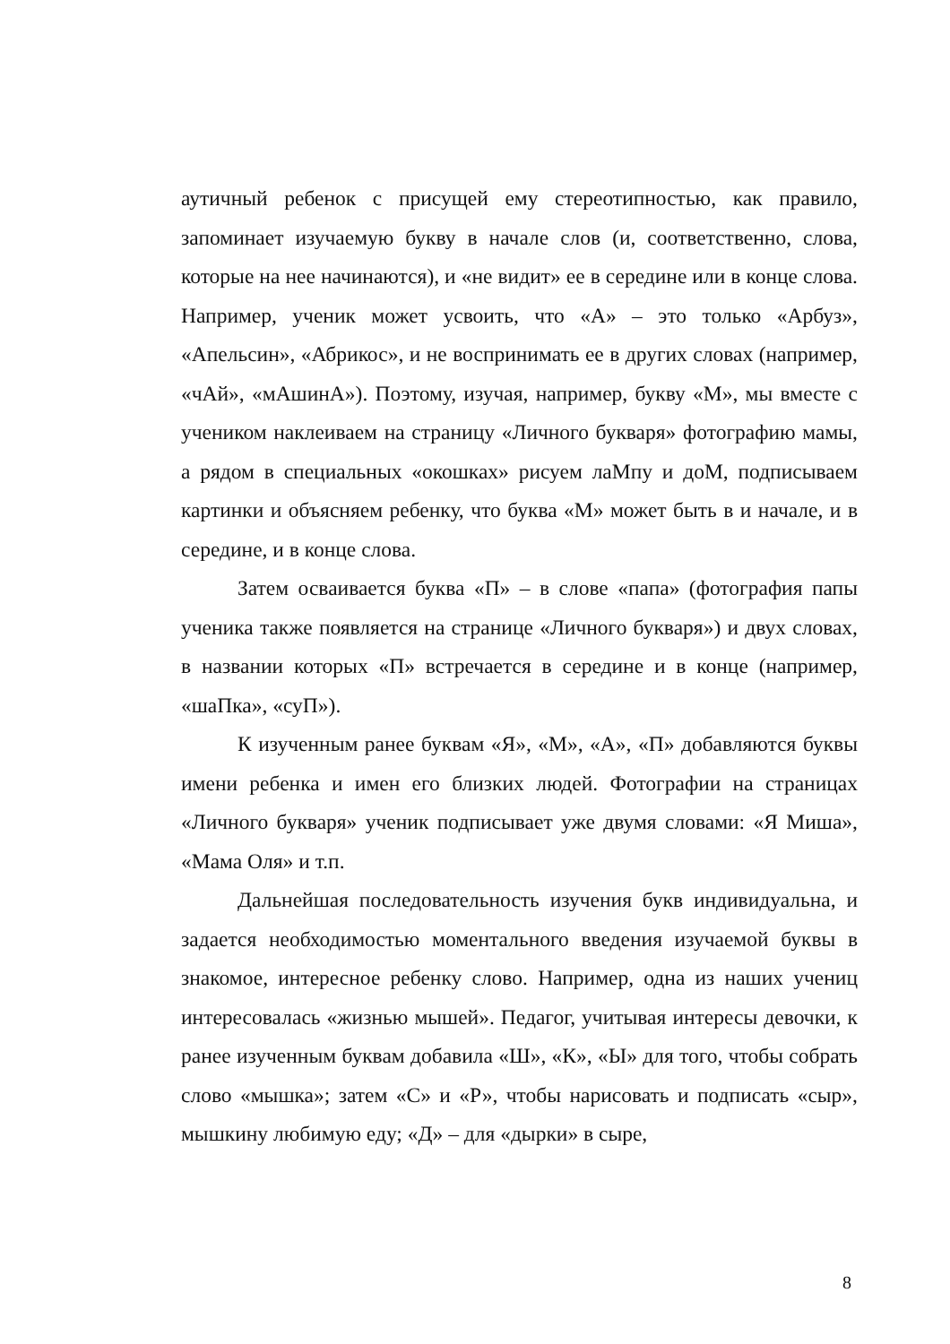аутичный ребенок с присущей ему стереотипностью, как правило, запоминает изучаемую букву в начале слов (и, соответственно, слова, которые на нее начинаются), и «не видит» ее в середине или в конце слова. Например, ученик может усвоить, что «А» – это только «Арбуз», «Апельсин», «Абрикос», и не воспринимать ее в других словах (например, «чАй», «мАшинА»). Поэтому, изучая, например, букву «М», мы вместе с учеником наклеиваем на страницу «Личного букваря» фотографию мамы, а рядом в специальных «окошках» рисуем лаМпу и доМ, подписываем картинки и объясняем ребенку, что буква «М» может быть в и начале, и в середине, и в конце слова.
Затем осваивается буква «П» – в слове «папа» (фотография папы ученика также появляется на странице «Личного букваря») и двух словах, в названии которых «П» встречается в середине и в конце (например, «шаПка», «суП»).
К изученным ранее буквам «Я», «М», «А», «П» добавляются буквы имени ребенка и имен его близких людей. Фотографии на страницах «Личного букваря» ученик подписывает уже двумя словами: «Я Миша», «Мама Оля» и т.п.
Дальнейшая последовательность изучения букв индивидуальна, и задается необходимостью моментального введения изучаемой буквы в знакомое, интересное ребенку слово. Например, одна из наших учениц интересовалась «жизнью мышей». Педагог, учитывая интересы девочки, к ранее изученным буквам добавила «Ш», «К», «Ы» для того, чтобы собрать слово «мышка»; затем «С» и «Р», чтобы нарисовать и подписать «сыр», мышкину любимую еду; «Д» – для «дырки» в сыре,
8